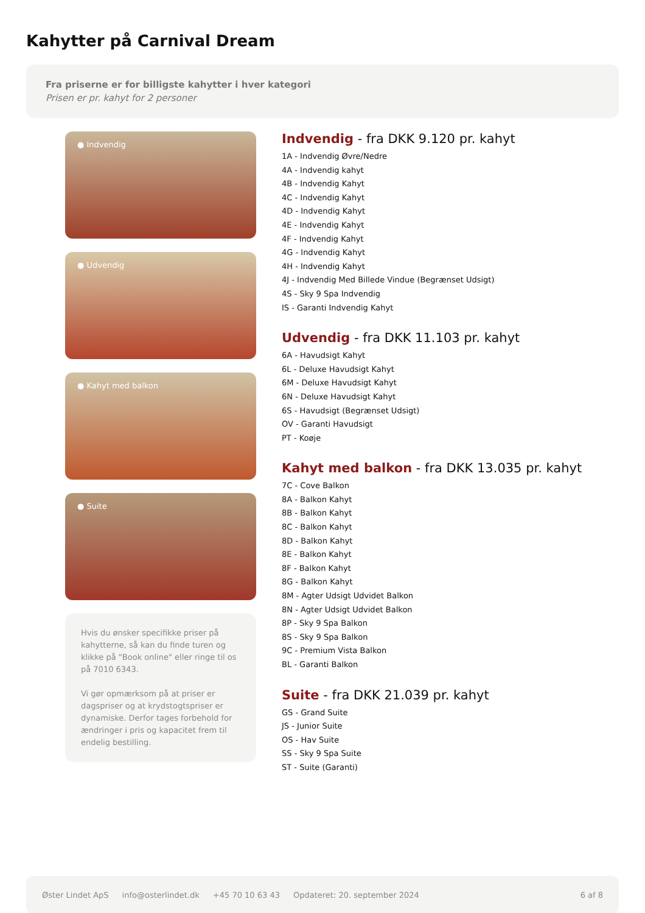Kahytter på Carnival Dream
Fra priserne er for billigste kahytter i hver kategori
Prisen er pr. kahyt for 2 personer
● Indvendig
● Udvendig
● Kahyt med balkon
● Suite
Hvis du ønsker specifikke priser på kahytterne, så kan du finde turen og klikke på "Book online" eller ringe til os på 7010 6343.
Vi gør opmærksom på at priser er dagspriser og at krydstogtspriser er dynamiske. Derfor tages forbehold for ændringer i pris og kapacitet frem til endelig bestilling.
Indvendig - fra DKK 9.120 pr. kahyt
1A - Indvendig Øvre/Nedre
4A - Indvendig kahyt
4B - Indvendig Kahyt
4C - Indvendig Kahyt
4D - Indvendig Kahyt
4E - Indvendig Kahyt
4F - Indvendig Kahyt
4G - Indvendig Kahyt
4H - Indvendig Kahyt
4J - Indvendig Med Billede Vindue (Begrænset Udsigt)
4S - Sky 9 Spa Indvendig
IS - Garanti Indvendig Kahyt
Udvendig - fra DKK 11.103 pr. kahyt
6A - Havudsigt Kahyt
6L - Deluxe Havudsigt Kahyt
6M - Deluxe Havudsigt Kahyt
6N - Deluxe Havudsigt Kahyt
6S - Havudsigt (Begrænset Udsigt)
OV - Garanti Havudsigt
PT - Koøje
Kahyt med balkon - fra DKK 13.035 pr. kahyt
7C - Cove Balkon
8A - Balkon Kahyt
8B - Balkon Kahyt
8C - Balkon Kahyt
8D - Balkon Kahyt
8E - Balkon Kahyt
8F - Balkon Kahyt
8G - Balkon Kahyt
8M - Agter Udsigt Udvidet Balkon
8N - Agter Udsigt Udvidet Balkon
8P - Sky 9 Spa Balkon
8S - Sky 9 Spa Balkon
9C - Premium Vista Balkon
BL - Garanti Balkon
Suite - fra DKK 21.039 pr. kahyt
GS - Grand Suite
JS - Junior Suite
OS - Hav Suite
SS - Sky 9 Spa Suite
ST - Suite (Garanti)
Øster Lindet ApS info@osterlindet.dk +45 70 10 63 43 Opdateret: 20. september 2024 6 af 8